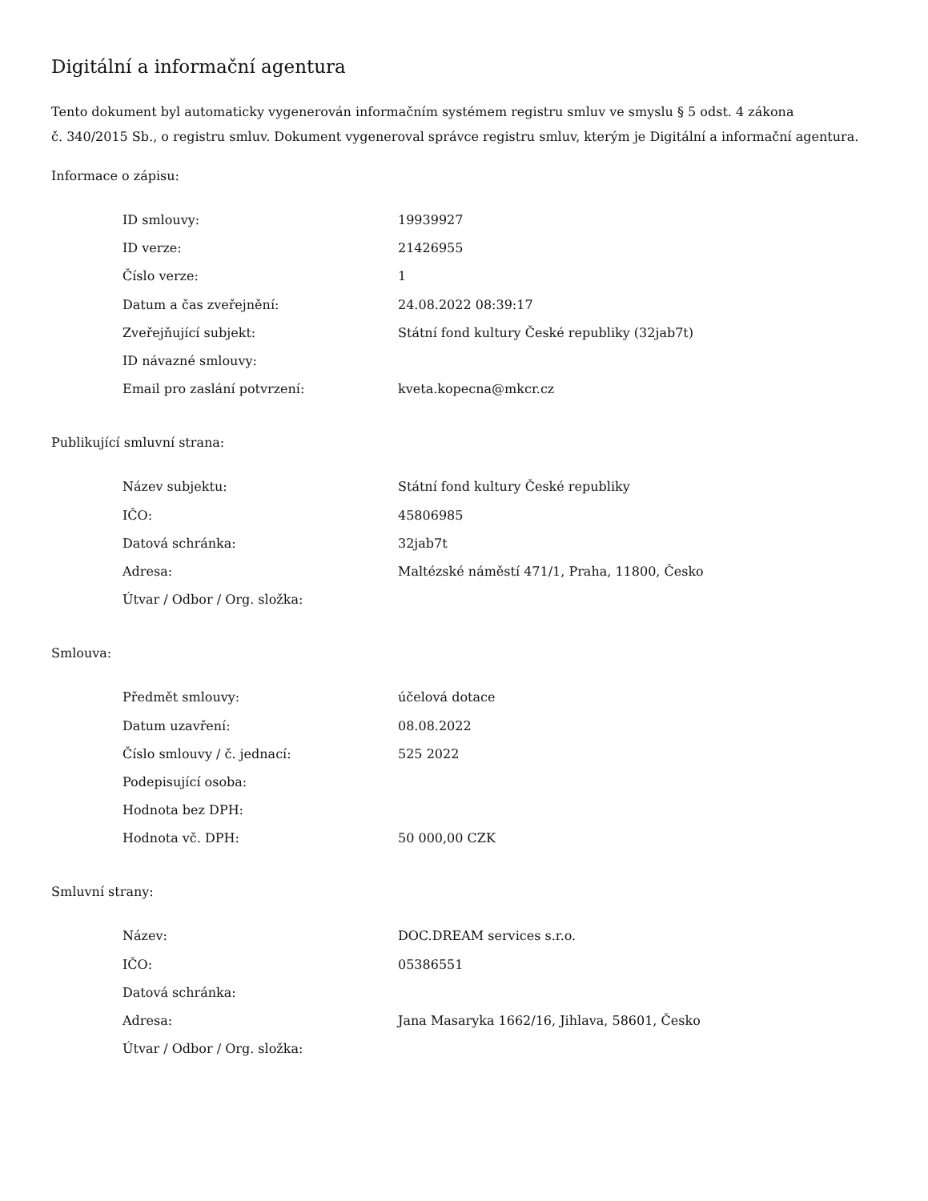Digitální a informační agentura
Tento dokument byl automaticky vygenerován informačním systémem registru smluv ve smyslu § 5 odst. 4 zákona
č. 340/2015 Sb., o registru smluv. Dokument vygeneroval správce registru smluv, kterým je Digitální a informační agentura.
Informace o zápisu:
| ID smlouvy: | 19939927 |
| ID verze: | 21426955 |
| Číslo verze: | 1 |
| Datum a čas zveřejnění: | 24.08.2022 08:39:17 |
| Zveřejňující subjekt: | Státní fond kultury České republiky (32jab7t) |
| ID návazné smlouvy: | |
| Email pro zaslání potvrzení: | kveta.kopecna@mkcr.cz |
Publikující smluvní strana:
| Název subjektu: | Státní fond kultury České republiky |
| IČO: | 45806985 |
| Datová schránka: | 32jab7t |
| Adresa: | Maltézské náměstí 471/1, Praha, 11800, Česko |
| Útvar / Odbor / Org. složka: | |
Smlouva:
| Předmět smlouvy: | účelová dotace |
| Datum uzavření: | 08.08.2022 |
| Číslo smlouvy / č. jednací: | 525 2022 |
| Podepisující osoba: | |
| Hodnota bez DPH: | |
| Hodnota vč. DPH: | 50 000,00 CZK |
Smluvní strany:
| Název: | DOC.DREAM services s.r.o. |
| IČO: | 05386551 |
| Datová schránka: | |
| Adresa: | Jana Masaryka 1662/16, Jihlava, 58601, Česko |
| Útvar / Odbor / Org. složka: | |